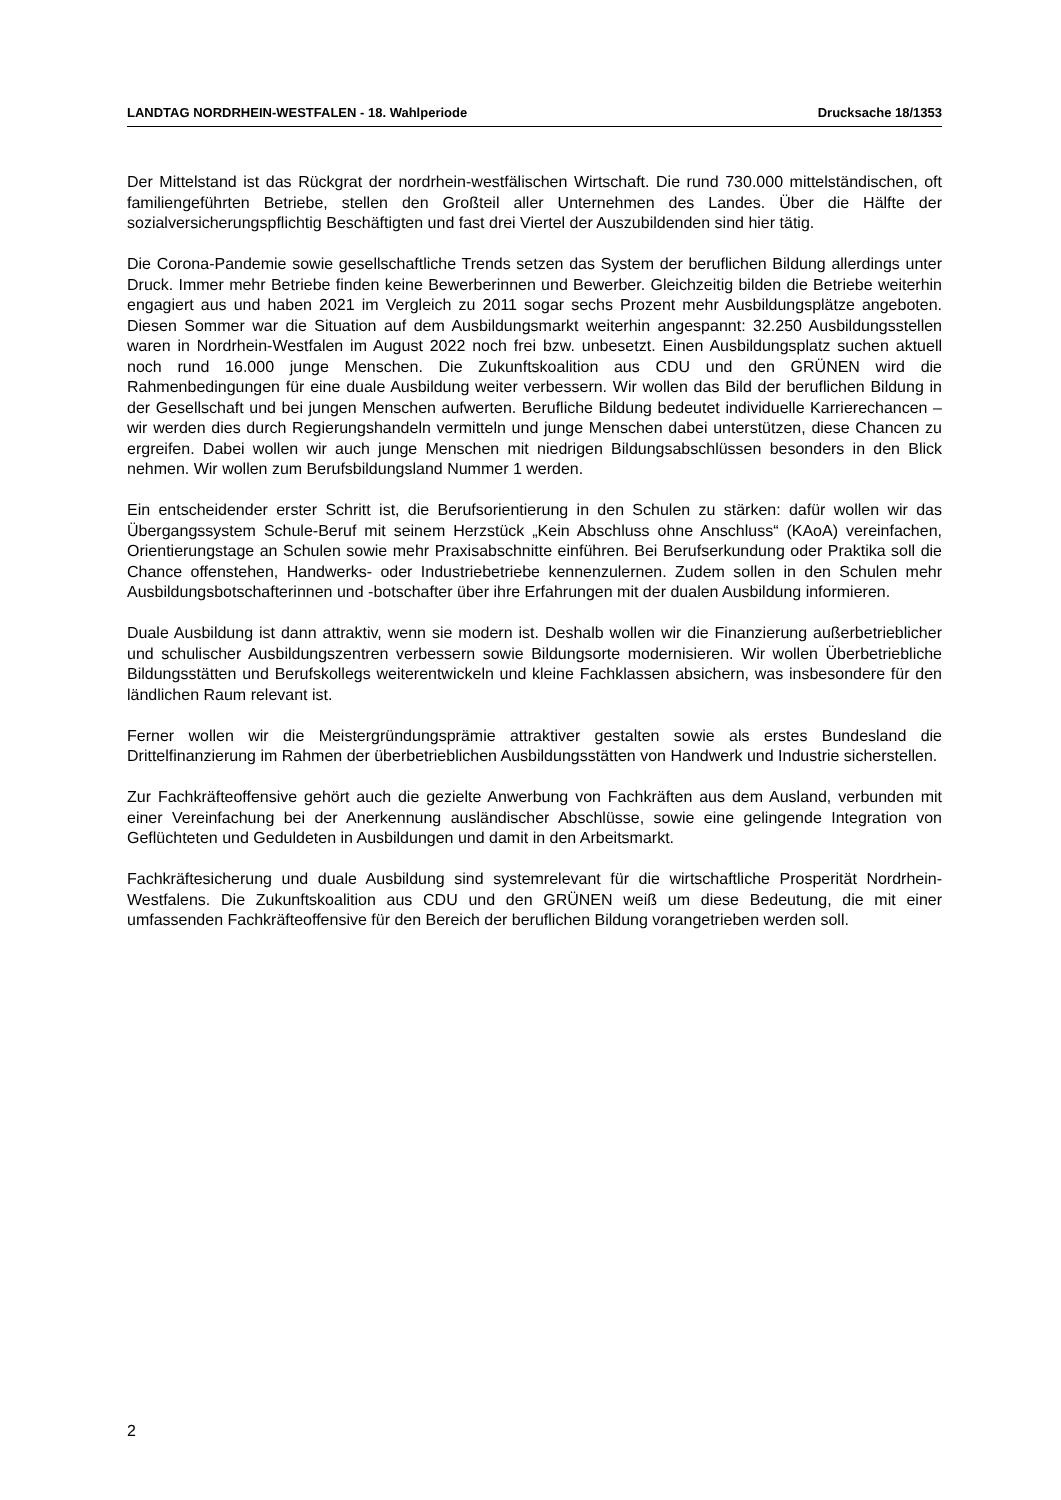LANDTAG NORDRHEIN-WESTFALEN - 18. Wahlperiode Drucksache 18/1353
Der Mittelstand ist das Rückgrat der nordrhein-westfälischen Wirtschaft. Die rund 730.000 mittelständischen, oft familiengeführten Betriebe, stellen den Großteil aller Unternehmen des Landes. Über die Hälfte der sozialversicherungspflichtig Beschäftigten und fast drei Viertel der Auszubildenden sind hier tätig.
Die Corona-Pandemie sowie gesellschaftliche Trends setzen das System der beruflichen Bildung allerdings unter Druck. Immer mehr Betriebe finden keine Bewerberinnen und Bewerber. Gleichzeitig bilden die Betriebe weiterhin engagiert aus und haben 2021 im Vergleich zu 2011 sogar sechs Prozent mehr Ausbildungsplätze angeboten. Diesen Sommer war die Situation auf dem Ausbildungsmarkt weiterhin angespannt: 32.250 Ausbildungsstellen waren in Nordrhein-Westfalen im August 2022 noch frei bzw. unbesetzt. Einen Ausbildungsplatz suchen aktuell noch rund 16.000 junge Menschen. Die Zukunftskoalition aus CDU und den GRÜNEN wird die Rahmenbedingungen für eine duale Ausbildung weiter verbessern. Wir wollen das Bild der beruflichen Bildung in der Gesellschaft und bei jungen Menschen aufwerten. Berufliche Bildung bedeutet individuelle Karrierechancen – wir werden dies durch Regierungshandeln vermitteln und junge Menschen dabei unterstützen, diese Chancen zu ergreifen. Dabei wollen wir auch junge Menschen mit niedrigen Bildungsabschlüssen besonders in den Blick nehmen. Wir wollen zum Berufsbildungsland Nummer 1 werden.
Ein entscheidender erster Schritt ist, die Berufsorientierung in den Schulen zu stärken: dafür wollen wir das Übergangssystem Schule-Beruf mit seinem Herzstück „Kein Abschluss ohne Anschluss“ (KAoA) vereinfachen, Orientierungstage an Schulen sowie mehr Praxisabschnitte einführen. Bei Berufserkundung oder Praktika soll die Chance offenstehen, Handwerks- oder Industriebetriebe kennenzulernen. Zudem sollen in den Schulen mehr Ausbildungsbotschafterinnen und -botschafter über ihre Erfahrungen mit der dualen Ausbildung informieren.
Duale Ausbildung ist dann attraktiv, wenn sie modern ist. Deshalb wollen wir die Finanzierung außerbetrieblicher und schulischer Ausbildungszentren verbessern sowie Bildungsorte modernisieren. Wir wollen Überbetriebliche Bildungsstätten und Berufskollegs weiterentwickeln und kleine Fachklassen absichern, was insbesondere für den ländlichen Raum relevant ist.
Ferner wollen wir die Meistergründungsprämie attraktiver gestalten sowie als erstes Bundesland die Drittelfinanzierung im Rahmen der überbetrieblichen Ausbildungsstätten von Handwerk und Industrie sicherstellen.
Zur Fachkräfteoffensive gehört auch die gezielte Anwerbung von Fachkräften aus dem Ausland, verbunden mit einer Vereinfachung bei der Anerkennung ausländischer Abschlüsse, sowie eine gelingende Integration von Geflüchteten und Geduldeten in Ausbildungen und damit in den Arbeitsmarkt.
Fachkräftesicherung und duale Ausbildung sind systemrelevant für die wirtschaftliche Prosperität Nordrhein-Westfalens. Die Zukunftskoalition aus CDU und den GRÜNEN weiß um diese Bedeutung, die mit einer umfassenden Fachkräfteoffensive für den Bereich der beruflichen Bildung vorangetrieben werden soll.
2